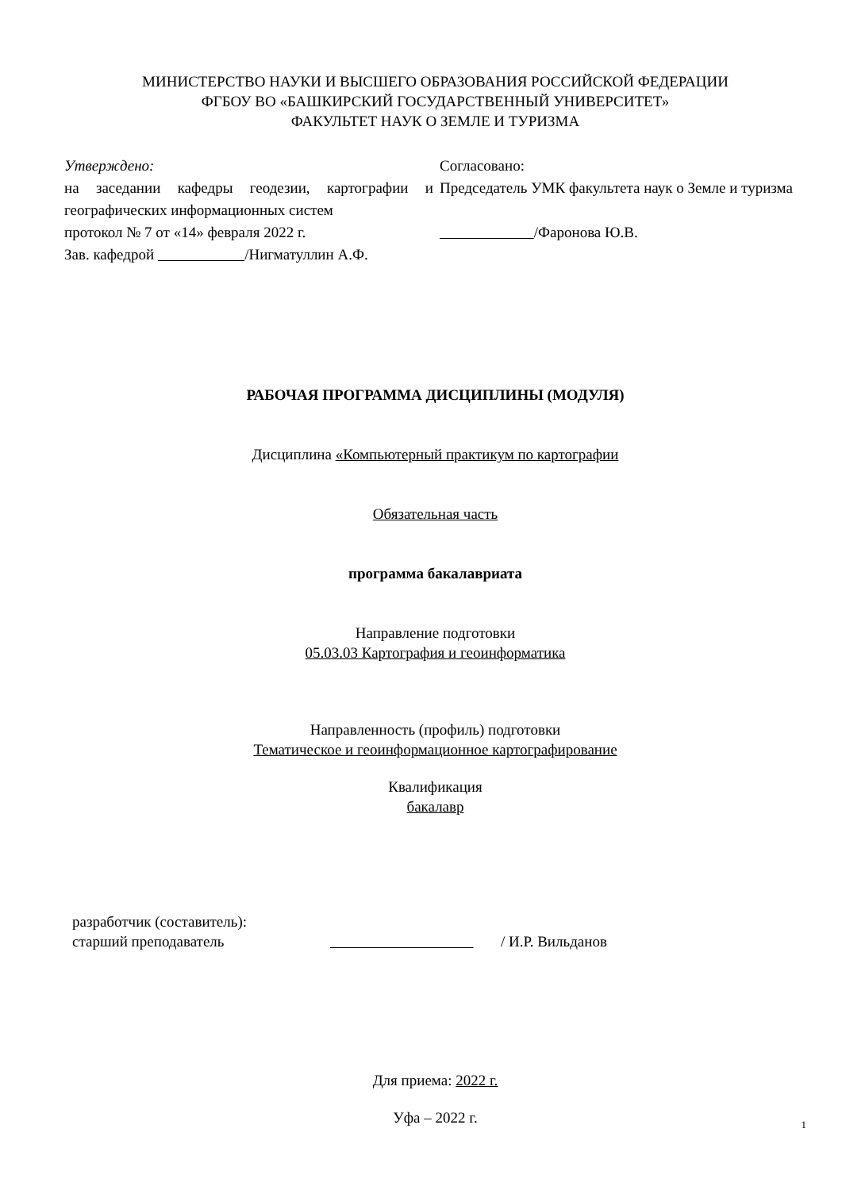МИНИСТЕРСТВО НАУКИ И ВЫСШЕГО ОБРАЗОВАНИЯ РОССИЙСКОЙ ФЕДЕРАЦИИ
ФГБОУ ВО «БАШКИРСКИЙ ГОСУДАРСТВЕННЫЙ УНИВЕРСИТЕТ»
ФАКУЛЬТЕТ НАУК О ЗЕМЛЕ И ТУРИЗМА
Утверждено:
на заседании кафедры геодезии, картографии и географических информационных систем
протокол № 7 от «14» февраля 2022 г.
Зав. кафедрой /Нигматуллин А.Ф.
Согласовано:
Председатель УМК факультета наук о Земле и туризма
/Фаронова Ю.В.
РАБОЧАЯ ПРОГРАММА ДИСЦИПЛИНЫ (МОДУЛЯ)
Дисциплина «Компьютерный практикум по картографии
Обязательная часть
программа бакалавриата
Направление подготовки
05.03.03 Картография и геоинформатика
Направленность (профиль) подготовки
Тематическое и геоинформационное картографирование
Квалификация
бакалавр
разработчик (составитель):
старший преподаватель
/ И.Р. Вильданов
Для приема: 2022 г.
Уфа – 2022 г.
1